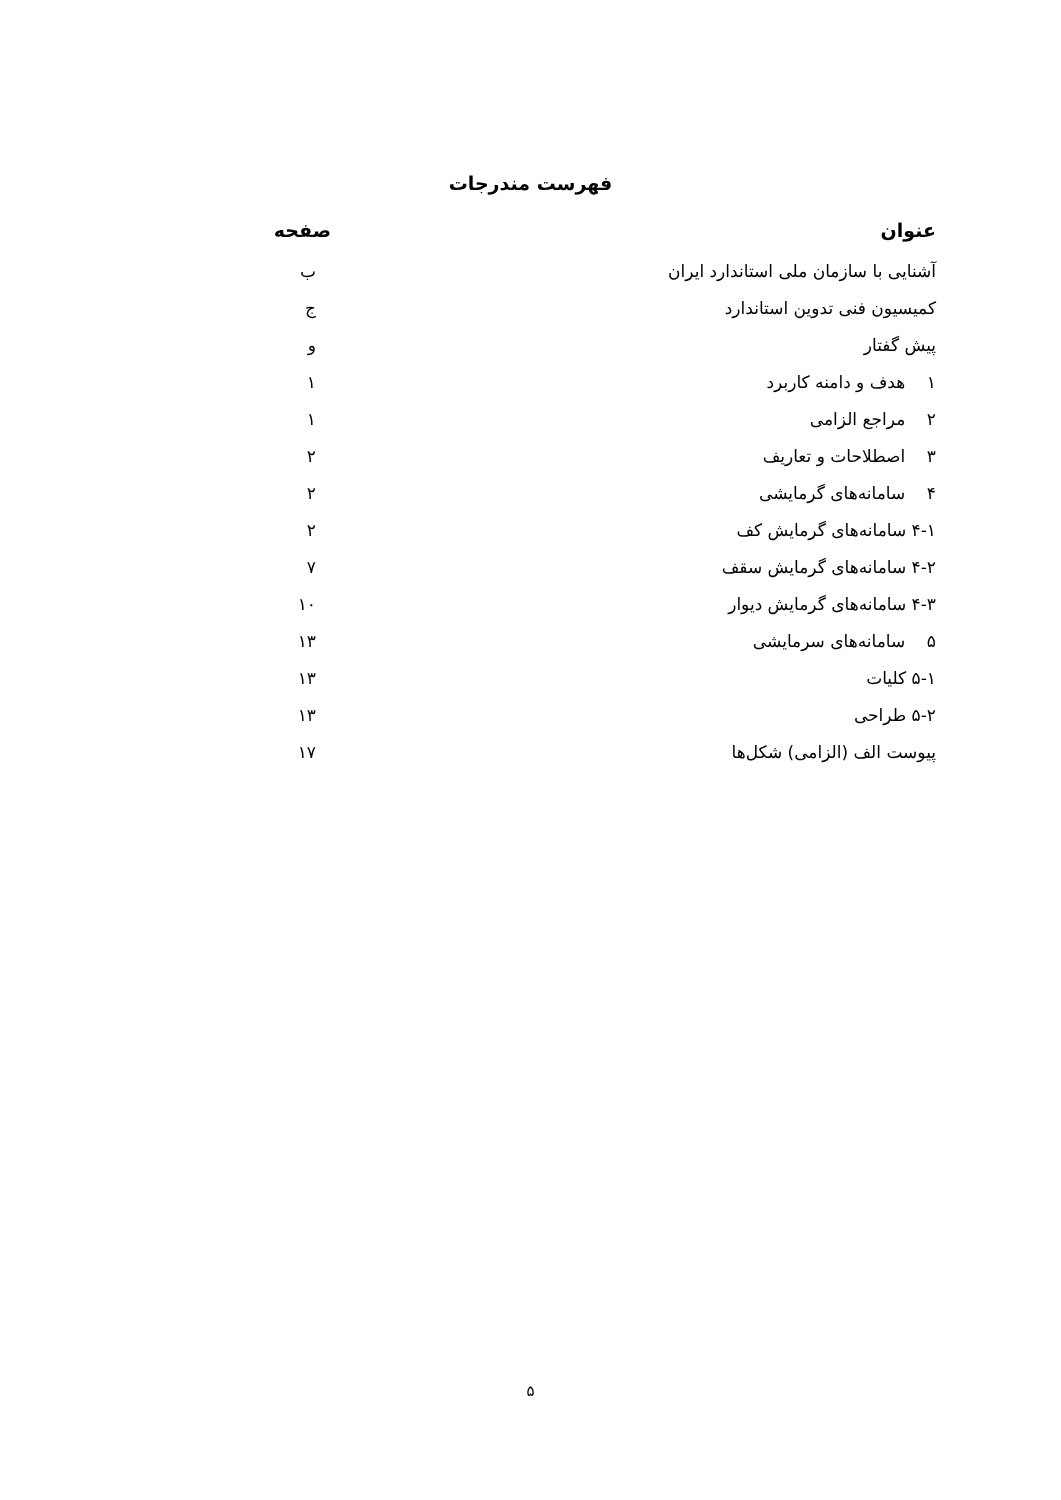فهرست مندرجات
عنوان صفحه
آشنایی با سازمان ملی استاندارد ایران ب
کمیسیون فنی تدوین استاندارد ج
پیش گفتار و
۱ هدف و دامنه کاربرد ۱
۲ مراجع الزامی ۱
۳ اصطلاحات و تعاریف ۲
۴ سامانه‌های گرمایشی ۲
۴-۱ سامانه‌های گرمایش کف ۲
۴-۲ سامانه‌های گرمایش سقف ۷
۴-۳ سامانه‌های گرمایش دیوار ۱۰
۵ سامانه‌های سرمایشی ۱۳
۵-۱ کلیات ۱۳
۵-۲ طراحی ۱۳
پیوست الف (الزامی) شکل‌ها ۱۷
۵